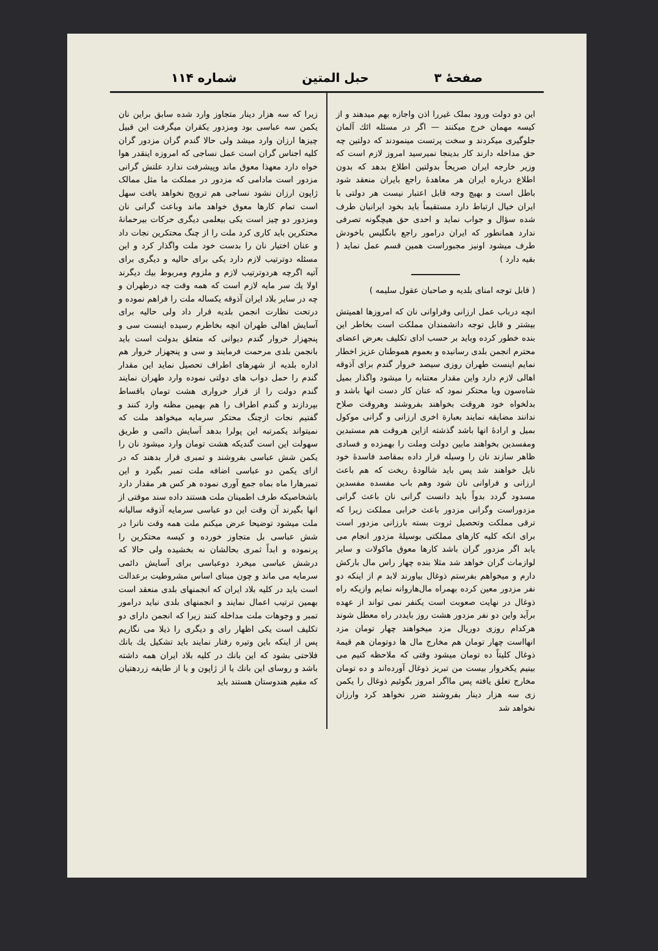صفحهٔ ۳ حبل المتین شماره ۱۱۴
این دو دولت ورود بملک غیررا اذن واجازه بهم میدهند و از کیسه مهمان خرج میکنند — اگر در مسئله ائك آلمان جلوگیری میکردند و سخت پرتست مینمودند که دولتین چه حق مداخله دارند کار بدینجا نمیرسید امروز لازم است که وزیر خارجه ایران صریحاً بدولتین اطلاع بدهد که بدون اطلاع درباره ایران هر معاهدهٔ راجع بایران منعقد شود باطل است و بهیچ وجه قابل اعتبار نیست هر دولتی با ایران خیال ارتباط دارد مستقیماً باید بخود ایرانیان طرف شده سؤال و جواب نماید و احدی حق هیچگونه تصرفی ندارد همانطور که ایران درامور راجع بانگلیس باخودش طرف میشود اونیز مجبوراست همین قسم عمل نماید ( بقیه دارد )
( قابل توجه امنای بلدیه و صاحبان عقول سلیمه )
انچه درباب عمل ارزانی وفراوانی نان که امروزها اهمیتش بیشتر و قابل توجه دانشمندان مملکت است بخاطر این بنده خطور کرده وباید بر حسب ادای تکلیف بعرض اعضای محترم انجمن بلدی رسانیده و بعموم هموطنان عزیز اخطار نمایم اینست طهران روزی سیصد خروار گندم برای آذوقه اهالی لازم دارد واین مقدار معتنابه را میشود واگذار بمیل شاه‌سون ویا محتکر نمود که عنان کار دست انها باشد و بدلخواه خود هروقت بخواهند بفروشند وهروقت صلاح ندانند مضایقه نمایند بعبارة اخری ارزانی و گرانی موکول بمیل و ارادهٔ انها باشد گذشته ازاین هروقت هم مستبدین ومفسدین بخواهند مابین دولت وملت را بهمزده و فسادی ظاهر سازند نان را وسیله قرار داده بمقاصد فاسدهٔ خود نایل خواهند شد پس باید شالودهٔ ریخت که هم باعث ارزانی و فراوانی نان شود وهم باب مفسده مفسدین مسدود گردد بدواً باید دانست گرانی نان باعث گرانی مزدوراست وگرانی مزدور باعث خرابی مملکت زیرا که ترقی مملکت وتحصیل ثروت بسته بارزانی مزدور است برای انکه کلیه کارهای مملکتی بوسیلهٔ مزدور انجام می یابد اگر مزدور گران باشد کارها معوق ماکولات و سایر لوازمات گران خواهد شد مثلا بنده چهار راس مال بارکش دارم و میخواهم بفرستم ذوغال بیاورند لابد م از اینکه دو نفر مزدور معین کرده بهمراه مال‌هاروانه نمایم وازیکه راه ذوغال در نهایت صعوبت است یکنفر نمی تواند از عهده برآید واین دو نفر مزدور هشت روز بایددر راه معطل شوند هرکدام روزی دوریال مزد میخواهند چهار تومان مزد انهااست چهار تومان هم مخارج مال ها دوتومان هم قیمة ذوغال کلیتاً ده تومان میشود وقتی که ملاحظه کنیم می بینیم یکخروار بیست من تبریز ذوغال آورده‌اند و ده تومان مخارج تعلق یافته پس مااگر امروز بگوئیم ذوغال را یکمن زی سه هزار دینار بفروشند ضرر نخواهد کرد وارزان نخواهد شد
زیرا که سه هزار دینار متجاوز وارد شده سابق براین نان یکمن سه عباسی بود ومزدور یکقران میگرفت این قبیل چیزها ارزان وارد میشد ولی حالا گندم گران مزدور گران کلیه اجناس گران است عمل نساجی که امروزه اینقدر هوا خواه دارد معهذا معوق ماند وپیشرفت ندارد علتش گرانی مزدور است مادامی که مزدور در مملکت ما مثل ممالک ژاپون ارزان نشود نساجی هم ترویج نخواهد یافت سهل است تمام کارها معوق خواهد ماند وباعث گرانی نان ومزدور دو چیز است یکی بیعلمی دیگری حرکات بیرحمانهٔ محتکرین باید کاری کرد ملت را از چنگ محتکرین نجات داد و عنان اختیار نان را بدست خود ملت واگذار کرد و این مسئله دوترتیب لازم دارد یکی برای حالیه و دیگری برای آتیه اگرچه هردوترتیب لازم و ملزوم ومربوط بیك دیگرند اولا یك سر مایه لازم است که همه وقت چه درطهران و چه در سایر بلاد ایران آذوقه یکساله ملت را فراهم نموده و درتحت نظارت انجمن بلدیه قرار داد ولی حالیه برای آسایش اهالی طهران انچه بخاطرم رسیده اینست سی و پنجهزار خروار گندم دیوانی که متعلق بدولت است باید بانجمن بلدی مرحمت فرمایند و سی و پنجهزار خروار هم اداره بلدیه از شهرهای اطراف تحصیل نماید این مقدار گندم را حمل دواب های دولتی نموده وارد طهران نمایند گندم دولت را از قرار خرواری هشت تومان باقساط بپردازند و گندم اطراف را هم بهمین مظنه وارد کنند و گفتیم نجات ازچنگ محتکر سرمایه میخواهد ملت که نمیتواند یکمرتبه این پولرا بدهد آسایش دائمی و طریق سهولت این است گندیکه هشت تومان وارد میشود نان را یکمن شش عباسی بفروشند و تمبری قرار بدهند که در ازای یکمن دو عباسی اضافه ملت تمبر بگیرد و این تمبرهارا ماه بماه جمع آوری نموده هر کس هر مقدار دارد باشخاصیکه طرف اطمینان ملت هستند داده سند موقتی از انها بگیرند آن وقت این دو عباسی سرمایه آذوقه سالیانه ملت میشود توضیحا عرض میکنم ملت همه وقت نانرا در شش عباسی بل متجاوز خورده و کیسه محتکرین را پرنموده و ابداً ثمری بحالشان نه بخشیده ولی حالا که درشش عباسی میخرد دوعباسی برای آسایش دائمی سرمایه می ماند و چون مبنای اساس مشروطیت برعدالت است باید در کلیه بلاد ایران که انجمنهای بلدی منعقد است بهمین ترتیب اعمال نمایند و انجمنهای بلدی نباید درامور تمبر و وجوهات ملت مداخله کنند زیرا که انجمن دارای دو تکلیف است یکی اظهار رای و دیگری را ذیلا می نگاریم پس از اینکه باین وتیره رفتار نمایند باید تشکیل یك بانك فلاحتی بشود که این بانك در کلیه بلاد ایران همه داشته باشد و روسای این بانك یا از ژاپون و یا از طایفه زردهتیان که مقیم هندوستان هستند باید